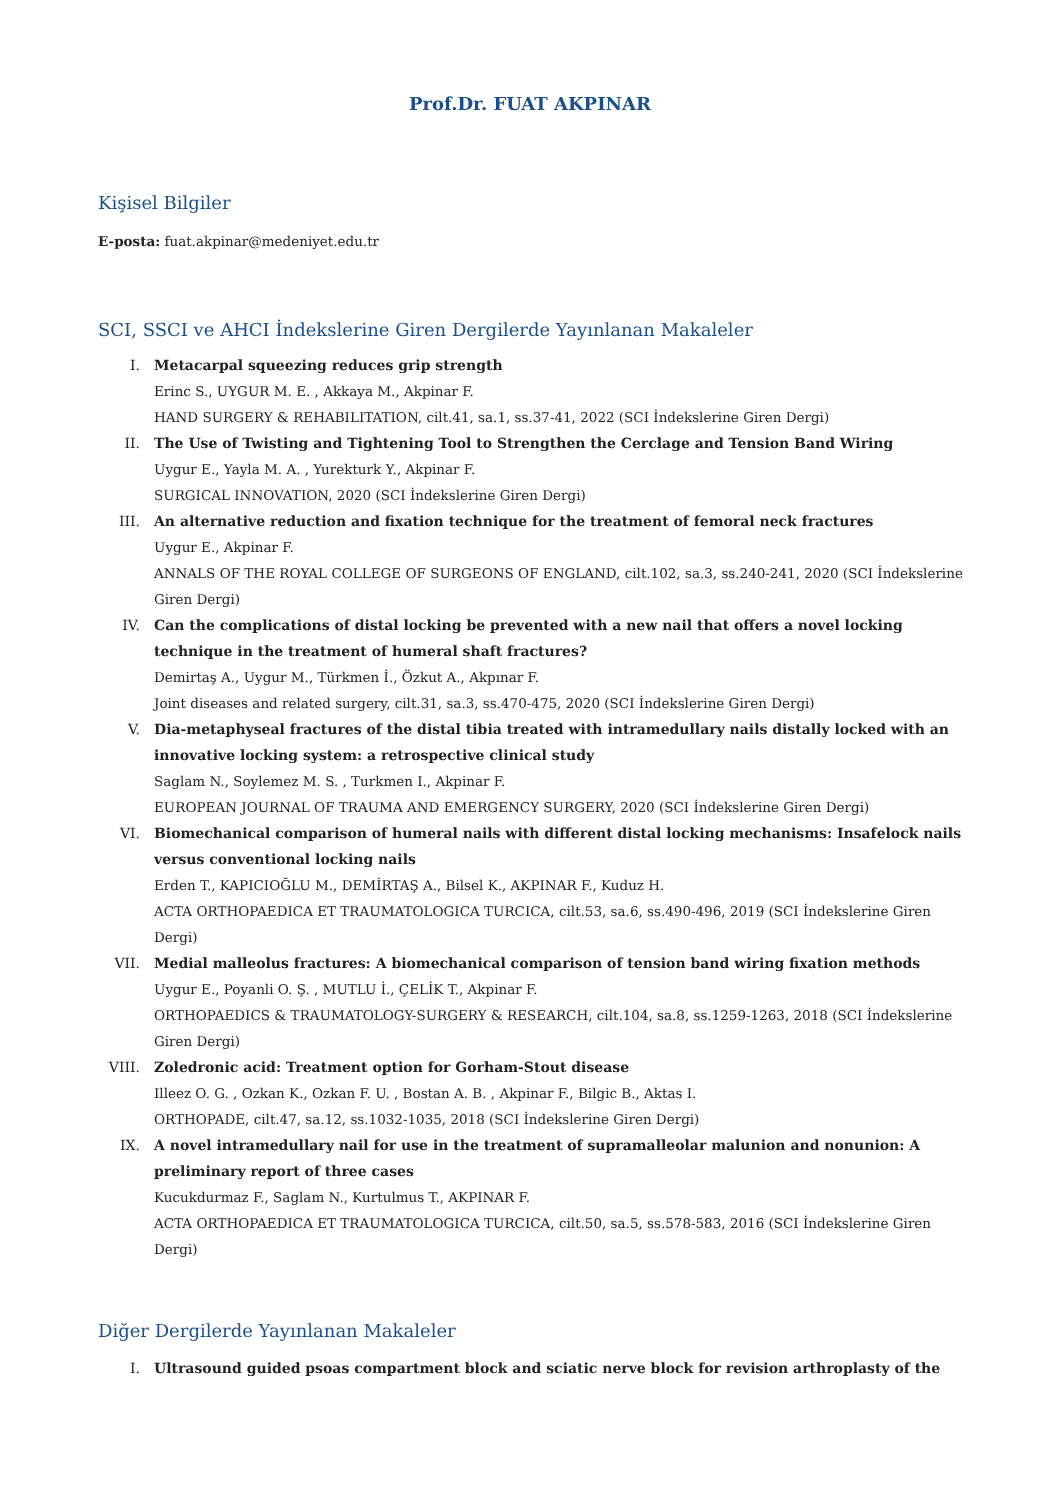Prof.Dr. FUAT AKPINAR
Kişisel Bilgiler
E-posta: fuat.akpinar@medeniyet.edu.tr
SCI, SSCI ve AHCI İndekslerine Giren Dergilerde Yayınlanan Makaleler
I. Metacarpal squeezing reduces grip strength
Erinc S., UYGUR M. E. , Akkaya M., Akpinar F.
HAND SURGERY & REHABILITATION, cilt.41, sa.1, ss.37-41, 2022 (SCI İndekslerine Giren Dergi)
II. The Use of Twisting and Tightening Tool to Strengthen the Cerclage and Tension Band Wiring
Uygur E., Yayla M. A. , Yurekturk Y., Akpinar F.
SURGICAL INNOVATION, 2020 (SCI İndekslerine Giren Dergi)
III. An alternative reduction and fixation technique for the treatment of femoral neck fractures
Uygur E., Akpinar F.
ANNALS OF THE ROYAL COLLEGE OF SURGEONS OF ENGLAND, cilt.102, sa.3, ss.240-241, 2020 (SCI İndekslerine Giren Dergi)
IV. Can the complications of distal locking be prevented with a new nail that offers a novel locking technique in the treatment of humeral shaft fractures?
Demirtaş A., Uygur M., Türkmen İ., Özkut A., Akpınar F.
Joint diseases and related surgery, cilt.31, sa.3, ss.470-475, 2020 (SCI İndekslerine Giren Dergi)
V. Dia-metaphyseal fractures of the distal tibia treated with intramedullary nails distally locked with an innovative locking system: a retrospective clinical study
Saglam N., Soylemez M. S. , Turkmen I., Akpinar F.
EUROPEAN JOURNAL OF TRAUMA AND EMERGENCY SURGERY, 2020 (SCI İndekslerine Giren Dergi)
VI. Biomechanical comparison of humeral nails with different distal locking mechanisms: Insafelock nails versus conventional locking nails
Erden T., KAPICIOĞLU M., DEMİRTAŞ A., Bilsel K., AKPINAR F., Kuduz H.
ACTA ORTHOPAEDICA ET TRAUMATOLOGICA TURCICA, cilt.53, sa.6, ss.490-496, 2019 (SCI İndekslerine Giren Dergi)
VII. Medial malleolus fractures: A biomechanical comparison of tension band wiring fixation methods
Uygur E., Poyanli O. Ş. , MUTLU İ., ÇELİK T., Akpinar F.
ORTHOPAEDICS & TRAUMATOLOGY-SURGERY & RESEARCH, cilt.104, sa.8, ss.1259-1263, 2018 (SCI İndekslerine Giren Dergi)
VIII. Zoledronic acid: Treatment option for Gorham-Stout disease
Illeez O. G. , Ozkan K., Ozkan F. U. , Bostan A. B. , Akpinar F., Bilgic B., Aktas I.
ORTHOPADE, cilt.47, sa.12, ss.1032-1035, 2018 (SCI İndekslerine Giren Dergi)
IX. A novel intramedullary nail for use in the treatment of supramalleolar malunion and nonunion: A preliminary report of three cases
Kucukdurmaz F., Saglam N., Kurtulmus T., AKPINAR F.
ACTA ORTHOPAEDICA ET TRAUMATOLOGICA TURCICA, cilt.50, sa.5, ss.578-583, 2016 (SCI İndekslerine Giren Dergi)
Diğer Dergilerde Yayınlanan Makaleler
I. Ultrasound guided psoas compartment block and sciatic nerve block for revision arthroplasty of the